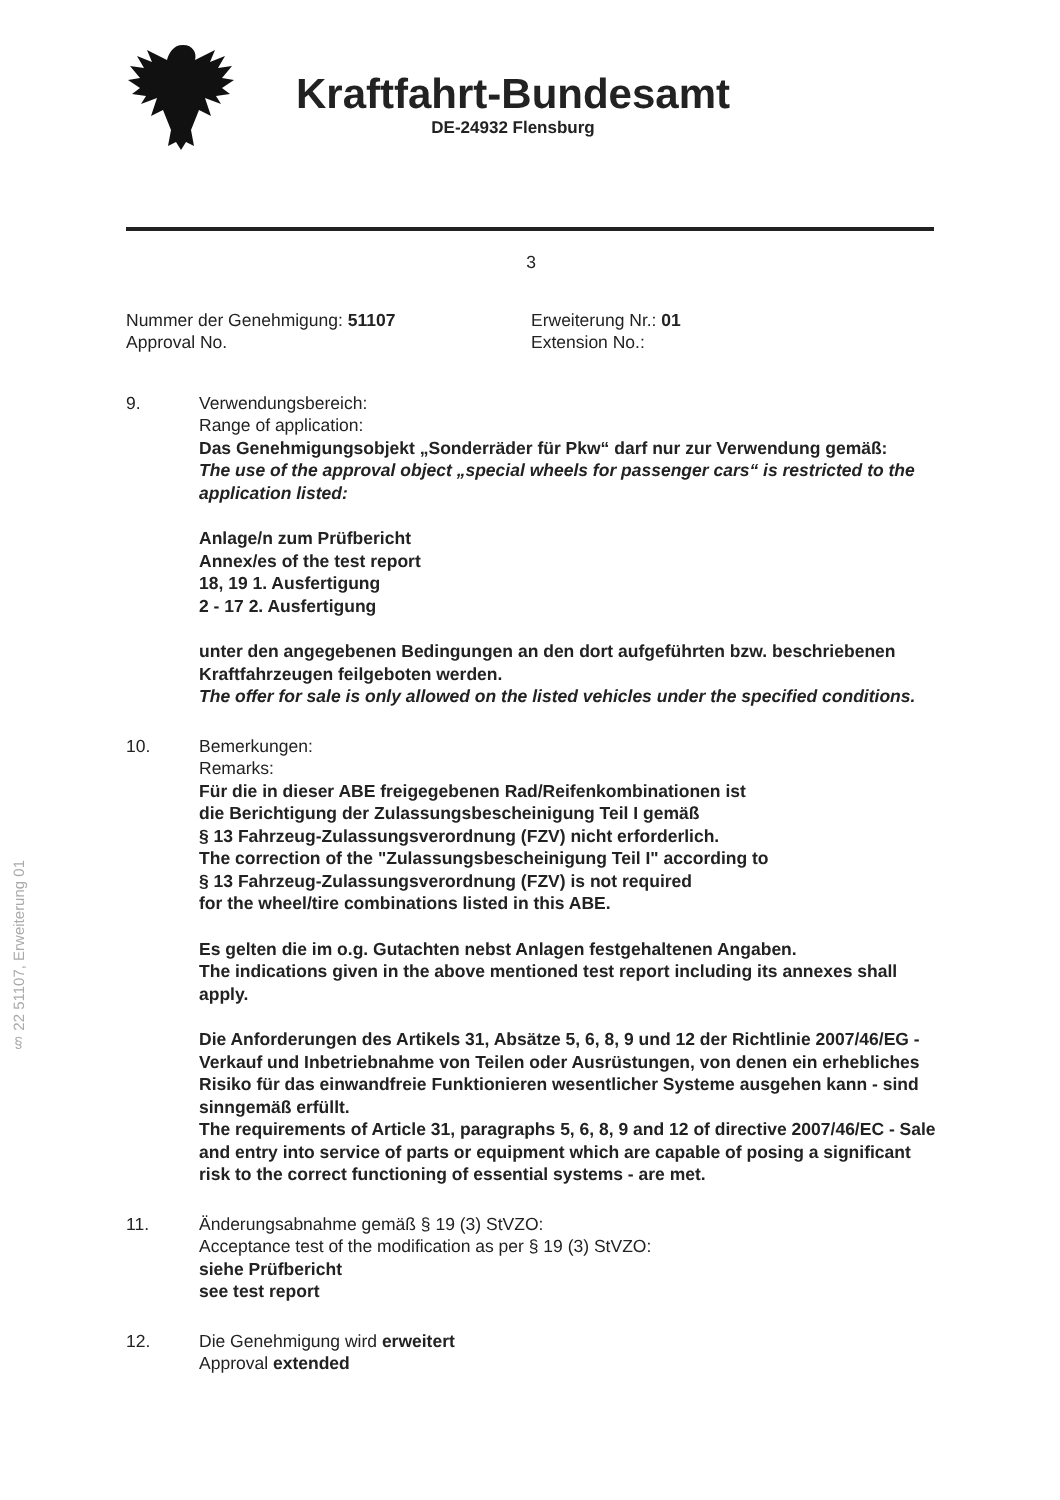§ 22 51107, Erweiterung 01
Kraftfahrt-Bundesamt
DE-24932 Flensburg
3
Nummer der Genehmigung: 51107
Approval No.
Erweiterung Nr.: 01
Extension No.:
9. Verwendungsbereich:
Range of application:
Das Genehmigungsobjekt „Sonderräder für Pkw“ darf nur zur Verwendung gemäß:
The use of the approval object „special wheels for passenger cars“ is restricted to the application listed:
Anlage/n zum Prüfbericht
Annex/es of the test report
18, 19 1. Ausfertigung
2 - 17 2. Ausfertigung
unter den angegebenen Bedingungen an den dort aufgeführten bzw. beschriebenen Kraftfahrzeugen feilgeboten werden.
The offer for sale is only allowed on the listed vehicles under the specified conditions.
10. Bemerkungen:
Remarks:
Für die in dieser ABE freigegebenen Rad/Reifenkombinationen ist
die Berichtigung der Zulassungsbescheinigung Teil I gemäß
§ 13 Fahrzeug-Zulassungsverordnung (FZV) nicht erforderlich.
The correction of the "Zulassungsbescheinigung Teil I" according to
§ 13 Fahrzeug-Zulassungsverordnung (FZV) is not required
for the wheel/tire combinations listed in this ABE.
Es gelten die im o.g. Gutachten nebst Anlagen festgehaltenen Angaben.
The indications given in the above mentioned test report including its annexes shall apply.
Die Anforderungen des Artikels 31, Absätze 5, 6, 8, 9 und 12 der Richtlinie 2007/46/EG - Verkauf und Inbetriebnahme von Teilen oder Ausrüstungen, von denen ein erhebliches Risiko für das einwandfreie Funktionieren wesentlicher Systeme ausgehen kann - sind sinngemäß erfüllt.
The requirements of Article 31, paragraphs 5, 6, 8, 9 and 12 of directive 2007/46/EC - Sale and entry into service of parts or equipment which are capable of posing a significant risk to the correct functioning of essential systems - are met.
11. Änderungsabnahme gemäß § 19 (3) StVZO:
Acceptance test of the modification as per § 19 (3) StVZO:
siehe Prüfbericht
see test report
12. Die Genehmigung wird erweitert
Approval extended